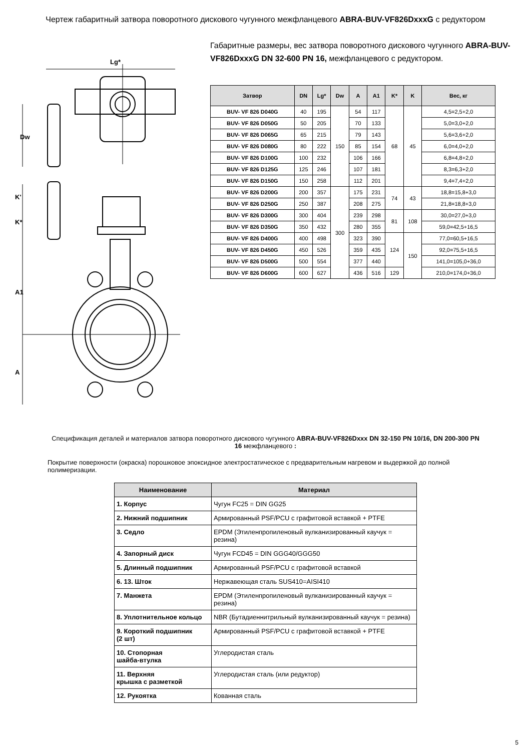Чертеж габаритный затвора поворотного дискового чугунного межфланцевого ABRA-BUV-VF826DxxxG с редуктором
Lg*
Dw
K'
K*
A1
A
Габаритные размеры, вес затвора поворотного дискового чугунного ABRA-BUV-VF826DxxxG DN 32-600 PN 16, межфланцевого с редуктором.
| Затвор | DN | Lg* | Dw | A | A1 | K* | K | Вес, кг |
| --- | --- | --- | --- | --- | --- | --- | --- | --- |
| BUV- VF 826 D040G | 40 | 195 | 150 | 54 | 117 | 68 | 45 | 4,5=2,5+2,0 |
| BUV- VF 826 D050G | 50 | 205 | | 70 | 133 | | | 5,0=3,0+2,0 |
| BUV- VF 826 D065G | 65 | 215 | | 79 | 143 | | | 5,6=3,6+2,0 |
| BUV- VF 826 D080G | 80 | 222 | | 85 | 154 | | | 6,0=4,0+2,0 |
| BUV- VF 826 D100G | 100 | 232 | | 106 | 166 | | | 6,8=4,8+2,0 |
| BUV- VF 826 D125G | 125 | 246 | | 107 | 181 | | | 8,3=6,3+2,0 |
| BUV- VF 826 D150G | 150 | 258 | | 112 | 201 | | | 9,4=7,4+2,0 |
| BUV- VF 826 D200G | 200 | 357 | 300 | 175 | 231 | 74 | 43 | 18,8=15,8+3,0 |
| BUV- VF 826 D250G | 250 | 387 | | 208 | 275 | | | 21,8=18,8+3,0 |
| BUV- VF 826 D300G | 300 | 404 | | 239 | 298 | 81 | 108 | 30,0=27,0+3,0 |
| BUV- VF 826 D350G | 350 | 432 | | 280 | 355 | | | 59,0=42,5+16,5 |
| BUV- VF 826 D400G | 400 | 498 | | 323 | 390 | 124 | 150 | 77,0=60,5+16,5 |
| BUV- VF 826 D450G | 450 | 526 | | 359 | 435 | | | 92,0=75,5+16,5 |
| BUV- VF 826 D500G | 500 | 554 | | 377 | 440 | | | 141,0=105,0+36,0 |
| BUV- VF 826 D600G | 600 | 627 | | 436 | 516 | 129 | | 210,0=174,0+36,0 |
Спецификация деталей и материалов затвора поворотного дискового чугунного ABRA-BUV-VF826Dxxx DN 32-150 PN 10/16, DN 200-300 PN 16 межфланцевого :
Покрытие поверхности (окраска) порошковое эпоксидное электростатическое с предварительным нагревом и выдержкой до полной полимеризации.
| Наименование | Материал |
| --- | --- |
| 1. Корпус | Чугун FC25 = DIN GG25 |
| 2. Нижний подшипник | Армированный PSF/PCU с графитовой вставкой + PTFE |
| 3. Седло | EPDM (Этиленпропиленовый вулканизированный каучук = резина) |
| 4. Запорный диск | Чугун FCD45 = DIN GGG40/GGG50 |
| 5. Длинный подшипник | Армированный PSF/PCU с графитовой вставкой |
| 6. 13. Шток | Нержавеющая сталь SUS410=AISI410 |
| 7. Манжета | EPDM (Этиленпропиленовый вулканизированный каучук = резина) |
| 8. Уплотнительное кольцо | NBR (Бутадиеннитрильный вулканизированный каучук = резина) |
| 9. Короткий подшипник (2 шт) | Армированный PSF/PCU с графитовой вставкой + PTFE |
| 10. Стопорная шайба-втулка | Углеродистая сталь |
| 11. Верхняя крышка с разметкой | Углеродистая сталь (или редуктор) |
| 12. Рукоятка | Кованная сталь |
5